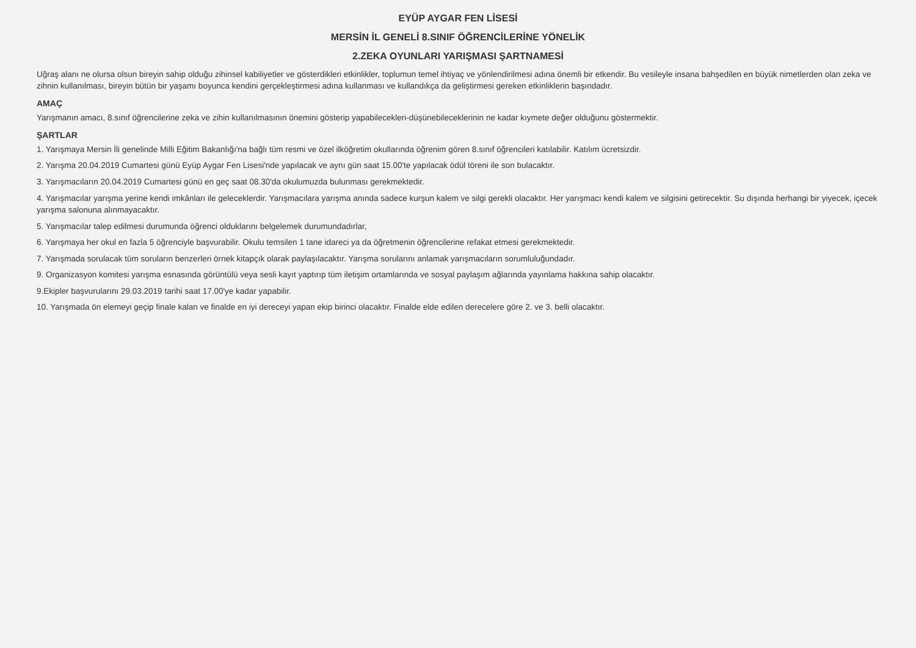EYÜP AYGAR FEN LİSESİ
MERSİN İL GENELİ 8.SINIF ÖĞRENCİLERİNE YÖNELİK
2.ZEKA OYUNLARI YARIŞMASI ŞARTNAMESİ
Uğraş alanı ne olursa olsun bireyin sahip olduğu zihinsel kabiliyetler ve gösterdikleri etkinlikler, toplumun temel ihtiyaç ve yönlendirilmesi adına önemli bir etkendir. Bu vesileyle insana bahşedilen en büyük nimetlerden olan zeka ve zihnin kullanılması, bireyin bütün bir yaşamı boyunca kendini gerçekleştirmesi adına kullanması ve kullandıkça da geliştirmesi gereken etkinliklerin başındadır.
AMAÇ
Yarışmanın amacı, 8.sınıf öğrencilerine zeka ve zihin kullanılmasının önemini gösterip yapabilecekleri-düşünebileceklerinin ne kadar kıymete değer olduğunu göstermektir.
ŞARTLAR
1. Yarışmaya Mersin İli genelinde Milli Eğitim Bakanlığı'na bağlı tüm resmi ve özel ilköğretim okullarında öğrenim gören 8.sınıf öğrencileri katılabilir. Katılım ücretsizdir.
2. Yarışma 20.04.2019 Cumartesi günü Eyüp Aygar Fen Lisesi'nde yapılacak ve aynı gün saat 15.00'te yapılacak ödül töreni ile son bulacaktır.
3. Yarışmacıların 20.04.2019 Cumartesi günü en geç saat 08.30'da okulumuzda bulunması gerekmektedir.
4. Yarışmacılar yarışma yerine kendi imkânları ile geleceklerdir. Yarışmacılara yarışma anında sadece kurşun kalem ve silgi gerekli olacaktır. Her yarışmacı kendi kalem ve silgisini getirecektir. Su dışında herhangi bir yiyecek, içecek yarışma salonuna alınmayacaktır.
5. Yarışmacılar talep edilmesi durumunda öğrenci olduklarını belgelemek durumundadırlar,
6. Yarışmaya her okul en fazla 5 öğrenciyle başvurabilir. Okulu temsilen 1 tane idareci ya da öğretmenin öğrencilerine refakat etmesi gerekmektedir.
7. Yarışmada sorulacak tüm soruların benzerleri örnek kitapçık olarak paylaşılacaktır. Yarışma sorularını anlamak yarışmacıların sorumluluğundadır.
9. Organizasyon komitesi yarışma esnasında görüntülü veya sesli kayıt yaptırıp tüm iletişim ortamlarında ve sosyal paylaşım ağlarında yayınlama hakkına sahip olacaktır.
9.Ekipler başvurularını 29.03.2019 tarihi saat 17.00'ye kadar yapabilir.
10. Yarışmada ön elemeyi geçip finale kalan ve finalde en iyi dereceyi yapan ekip birinci olacaktır. Finalde elde edilen derecelere göre 2. ve 3. belli olacaktır.